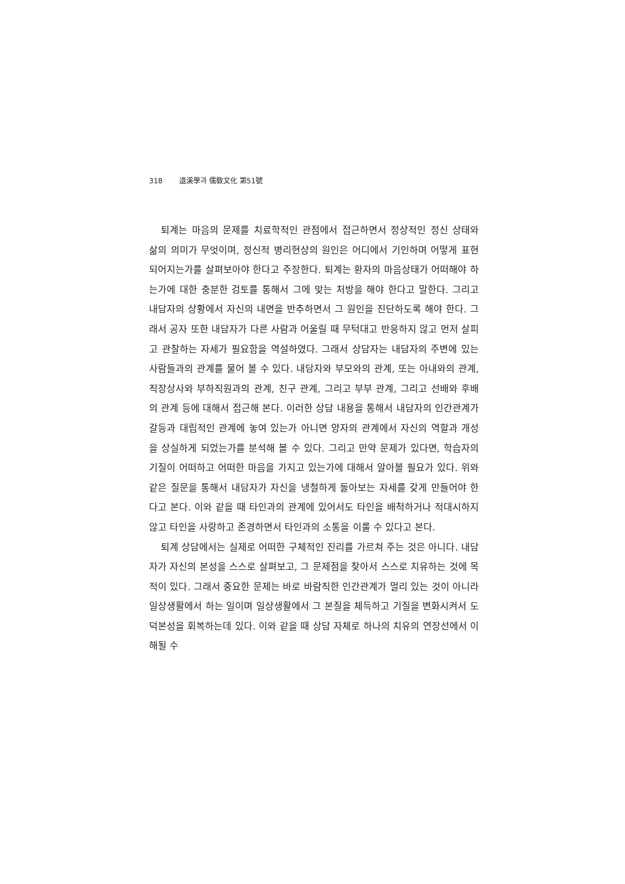318 退溪學과 儒敎文化 第51號
퇴계는 마음의 문제를 치료학적인 관점에서 접근하면서 정상적인 정신 상태와 삶의 의미가 무엇이며, 정신적 병리현상의 원인은 어디에서 기인하며 어떻게 표현되어지는가를 살펴보아야 한다고 주장한다. 퇴계는 환자의 마음상태가 어떠해야 하는가에 대한 충분한 검토를 통해서 그에 맞는 처방을 해야 한다고 말한다. 그리고 내담자의 상황에서 자신의 내면을 반추하면서 그 원인을 진단하도록 해야 한다. 그래서 공자 또한 내담자가 다른 사람과 어울릴 때 무턱대고 반응하지 않고 먼저 살피고 관찰하는 자세가 필요함을 역설하였다. 그래서 상담자는 내담자의 주변에 있는 사람들과의 관계를 물어 볼 수 있다. 내담자와 부모와의 관계, 또는 아내와의 관계, 직장상사와 부하직원과의 관계, 친구 관계, 그리고 부부 관계, 그리고 선배와 후배의 관계 등에 대해서 접근해 본다. 이러한 상담 내용을 통해서 내담자의 인간관계가 갈등과 대립적인 관계에 놓여 있는가 아니면 양자의 관계에서 자신의 역할과 개성을 상실하게 되었는가를 분석해 볼 수 있다. 그리고 만약 문제가 있다면, 학습자의 기질이 어떠하고 어떠한 마음을 가지고 있는가에 대해서 알아볼 필요가 있다. 위와 같은 질문을 통해서 내담자가 자신을 냉철하게 돌아보는 자세를 갖게 만들어야 한다고 본다. 이와 같을 때 타인과의 관계에 있어서도 타인을 배척하거나 적대시하지 않고 타인을 사랑하고 존경하면서 타인과의 소통을 이룰 수 있다고 본다.
퇴계 상담에서는 실제로 어떠한 구체적인 진리를 가르쳐 주는 것은 아니다. 내담자가 자신의 본성을 스스로 살펴보고, 그 문제점을 찾아서 스스로 치유하는 것에 목적이 있다. 그래서 중요한 문제는 바로 바람직한 인간관계가 멀리 있는 것이 아니라 일상생활에서 하는 일이며 일상생활에서 그 본질을 체득하고 기질을 변화시켜서 도덕본성을 회복하는데 있다. 이와 같을 때 상담 자체로 하나의 치유의 연장선에서 이해될 수